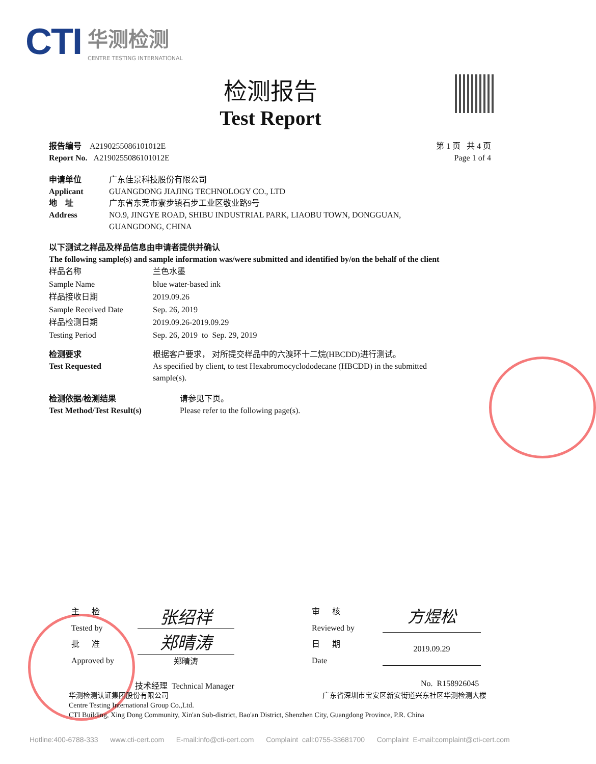CTI 华测检测
CENTRE TESTING INTERNATIONAL
检测报告
Test Report
报告编号 A2190255086101012E
Report No. A2190255086101012E
第 1 页 共 4 页
Page 1 of 4
申请单位
Applicant
地 址
Address
广东佳景科技股份有限公司
GUANGDONG JIAJING TECHNOLOGY CO., LTD
广东省东莞市寮步镇石步工业区敬业路9号
NO.9, JINGYE ROAD, SHIBU INDUSTRIAL PARK, LIAOBU TOWN, DONGGUAN,
GUANGDONG, CHINA
以下测试之样品及样品信息由申请者提供并确认
The following sample(s) and sample information was/were submitted and identified by/on the behalf of the client
样品名称
Sample Name
样品接收日期
Sample Received Date
样品检测日期
Testing Period
兰色水墨
blue water-based ink
2019.09.26
Sep. 26, 2019
2019.09.26-2019.09.29
Sep. 26, 2019 to Sep. 29, 2019
检测要求
Test Requested
根据客户要求， 对所提交样品中的六溴环十二烷(HBCDD)进行测试。
As specified by client, to test Hexabromocyclododecane (HBCDD) in the submitted sample(s).
检测依据/检测结果
Test Method/Test Result(s)
请参见下页。
Please refer to the following page(s).
主 检
Tested by
批 准
Approved by
张绍祥
郑晴涛
郑晴涛
审 核
Reviewed by
日 期
Date
方煜松
2019.09.29
技术经理 Technical Manager No. R158926045
华测检测认证集团股份有限公司 广东省深圳市宝安区新安街道兴东社区华测检测大楼
Centre Testing International Group Co.,Ltd.
CTI Building, Xing Dong Community, Xin'an Sub-district, Bao'an District, Shenzhen City, Guangdong Province, P.R. China
Hotline:400-6788-333 www.cti-cert.com E-mail:info@cti-cert.com Complaint call:0755-33681700 Complaint E-mail:complaint@cti-cert.com